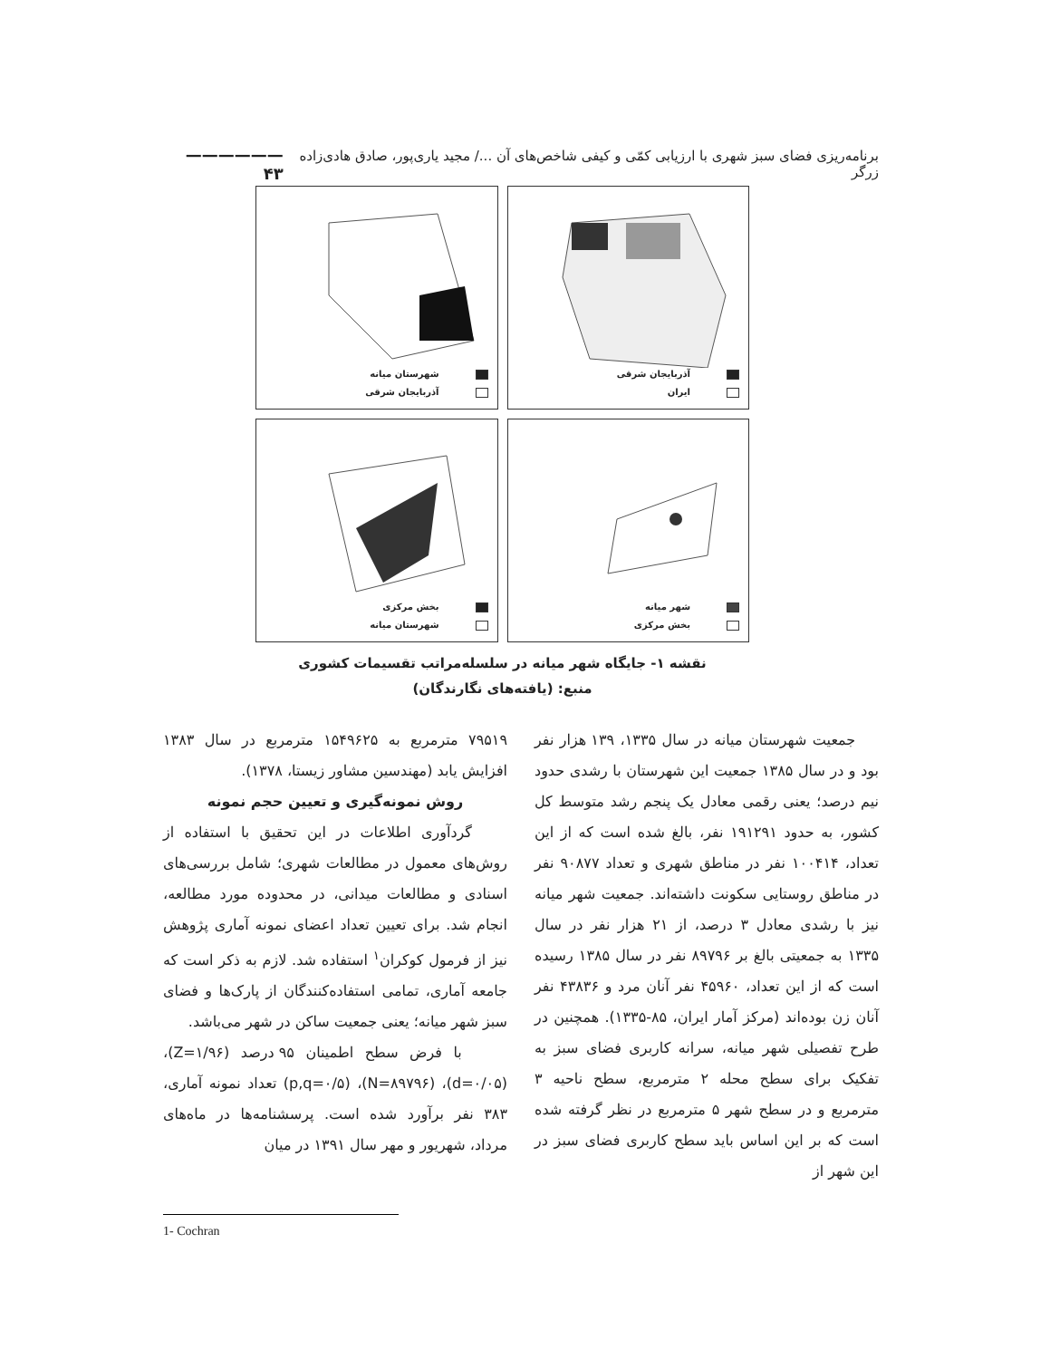برنامه‌ریزی فضای سبز شهری با ارزیابی کمّی و کیفی شاخص‌های آن .../ مجید یاری‌پور، صادق هادی‌زاده زرگر —————— ۴۳
آذربایجان شرقی
ایران
شهرستان میانه
آذربایجان شرقی
شهر میانه
بخش مرکزی
بخش مرکزی
شهرستان میانه
نقشه ۱- جایگاه شهر میانه در سلسله‌مراتب تقسیمات کشوری
منبع: (یافته‌های نگارندگان)
جمعیت شهرستان میانه در سال ۱۳۳۵، ۱۳۹ هزار نفر بود و در سال ۱۳۸۵ جمعیت این شهرستان با رشدی حدود نیم درصد؛ یعنی رقمی معادل یک پنجم رشد متوسط کل کشور، به حدود ۱۹۱۲۹۱ نفر، بالغ شده است که از این تعداد، ۱۰۰۴۱۴ نفر در مناطق شهری و تعداد ۹۰۸۷۷ نفر در مناطق روستایی سکونت داشته‌اند. جمعیت شهر میانه نیز با رشدی معادل ۳ درصد، از ۲۱ هزار نفر در سال ۱۳۳۵ به جمعیتی بالغ بر ۸۹۷۹۶ نفر در سال ۱۳۸۵ رسیده است که از این تعداد، ۴۵۹۶۰ نفر آنان مرد و ۴۳۸۳۶ نفر آنان زن بوده‌اند (مرکز آمار ایران، ۸۵-۱۳۳۵). همچنین در طرح تفصیلی شهر میانه، سرانه کاربری فضای سبز به تفکیک برای سطح محله ۲ مترمربع، سطح ناحیه ۳ مترمربع و در سطح شهر ۵ مترمربع در نظر گرفته شده است که بر این اساس باید سطح کاربری فضای سبز در این شهر از
۷۹۵۱۹ مترمربع به ۱۵۴۹۶۲۵ مترمربع در سال ۱۳۸۳ افزایش یابد (مهندسین مشاور زیستا، ۱۳۷۸).
روش نمونه‌گیری و تعیین حجم نمونه
گردآوری اطلاعات در این تحقیق با استفاده از روش‌های معمول در مطالعات شهری؛ شامل بررسی‌های اسنادی و مطالعات میدانی، در محدوده مورد مطالعه، انجام شد. برای تعیین تعداد اعضای نمونه آماری پژوهش نیز از فرمول کوکران<sup>۱</sup> استفاده شد. لازم به ذکر است که جامعه آماری، تمامی استفاده‌کنندگان از پارک‌ها و فضای سبز شهر میانه؛ یعنی جمعیت ساکن در شهر می‌باشد.
با فرض سطح اطمینان ۹۵ درصد (Z=۱/۹۶)، (d=۰/۰۵)، (N=۸۹۷۹۶)، (p,q=۰/۵) تعداد نمونه آماری، ۳۸۳ نفر برآورد شده است. پرسشنامه‌ها در ماه‌های مرداد، شهریور و مهر سال ۱۳۹۱ در میان
1- Cochran